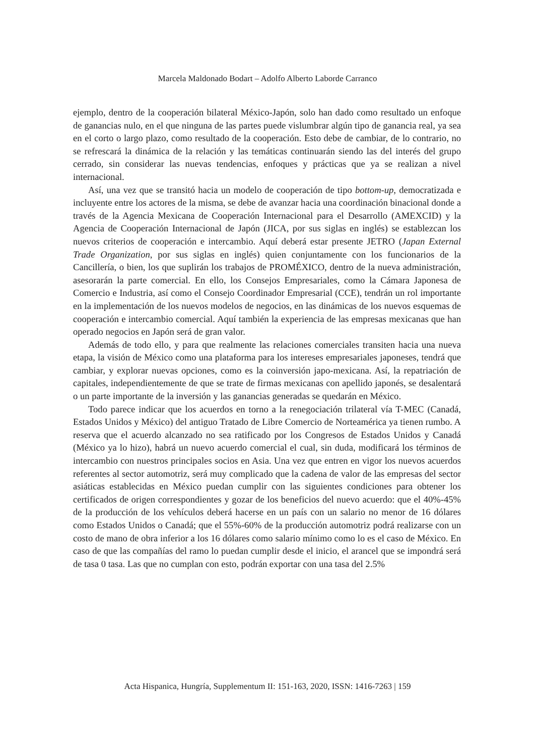Marcela Maldonado Bodart – Adolfo Alberto Laborde Carranco
ejemplo, dentro de la cooperación bilateral México-Japón, solo han dado como resultado un enfoque de ganancias nulo, en el que ninguna de las partes puede vislumbrar algún tipo de ganancia real, ya sea en el corto o largo plazo, como resultado de la cooperación. Esto debe de cambiar, de lo contrario, no se refrescará la dinámica de la relación y las temáticas continuarán siendo las del interés del grupo cerrado, sin considerar las nuevas tendencias, enfoques y prácticas que ya se realizan a nivel internacional.
Así, una vez que se transitó hacia un modelo de cooperación de tipo bottom-up, democratizada e incluyente entre los actores de la misma, se debe de avanzar hacia una coordinación binacional donde a través de la Agencia Mexicana de Cooperación Internacional para el Desarrollo (AMEXCID) y la Agencia de Cooperación Internacional de Japón (JICA, por sus siglas en inglés) se establezcan los nuevos criterios de cooperación e intercambio. Aquí deberá estar presente JETRO (Japan External Trade Organization, por sus siglas en inglés) quien conjuntamente con los funcionarios de la Cancillería, o bien, los que suplirán los trabajos de PROMÉXICO, dentro de la nueva administración, asesorarán la parte comercial. En ello, los Consejos Empresariales, como la Cámara Japonesa de Comercio e Industria, así como el Consejo Coordinador Empresarial (CCE), tendrán un rol importante en la implementación de los nuevos modelos de negocios, en las dinámicas de los nuevos esquemas de cooperación e intercambio comercial. Aquí también la experiencia de las empresas mexicanas que han operado negocios en Japón será de gran valor.
Además de todo ello, y para que realmente las relaciones comerciales transiten hacia una nueva etapa, la visión de México como una plataforma para los intereses empresariales japoneses, tendrá que cambiar, y explorar nuevas opciones, como es la coinversión japo-mexicana. Así, la repatriación de capitales, independientemente de que se trate de firmas mexicanas con apellido japonés, se desalentará o un parte importante de la inversión y las ganancias generadas se quedarán en México.
Todo parece indicar que los acuerdos en torno a la renegociación trilateral vía T-MEC (Canadá, Estados Unidos y México) del antiguo Tratado de Libre Comercio de Norteamérica ya tienen rumbo. A reserva que el acuerdo alcanzado no sea ratificado por los Congresos de Estados Unidos y Canadá (México ya lo hizo), habrá un nuevo acuerdo comercial el cual, sin duda, modificará los términos de intercambio con nuestros principales socios en Asia. Una vez que entren en vigor los nuevos acuerdos referentes al sector automotriz, será muy complicado que la cadena de valor de las empresas del sector asiáticas establecidas en México puedan cumplir con las siguientes condiciones para obtener los certificados de origen correspondientes y gozar de los beneficios del nuevo acuerdo: que el 40%-45% de la producción de los vehículos deberá hacerse en un país con un salario no menor de 16 dólares como Estados Unidos o Canadá; que el 55%-60% de la producción automotriz podrá realizarse con un costo de mano de obra inferior a los 16 dólares como salario mínimo como lo es el caso de México. En caso de que las compañías del ramo lo puedan cumplir desde el inicio, el arancel que se impondrá será de tasa 0 tasa. Las que no cumplan con esto, podrán exportar con una tasa del 2.5%
Acta Hispanica, Hungría, Supplementum II: 151-163, 2020, ISSN: 1416-7263 | 159